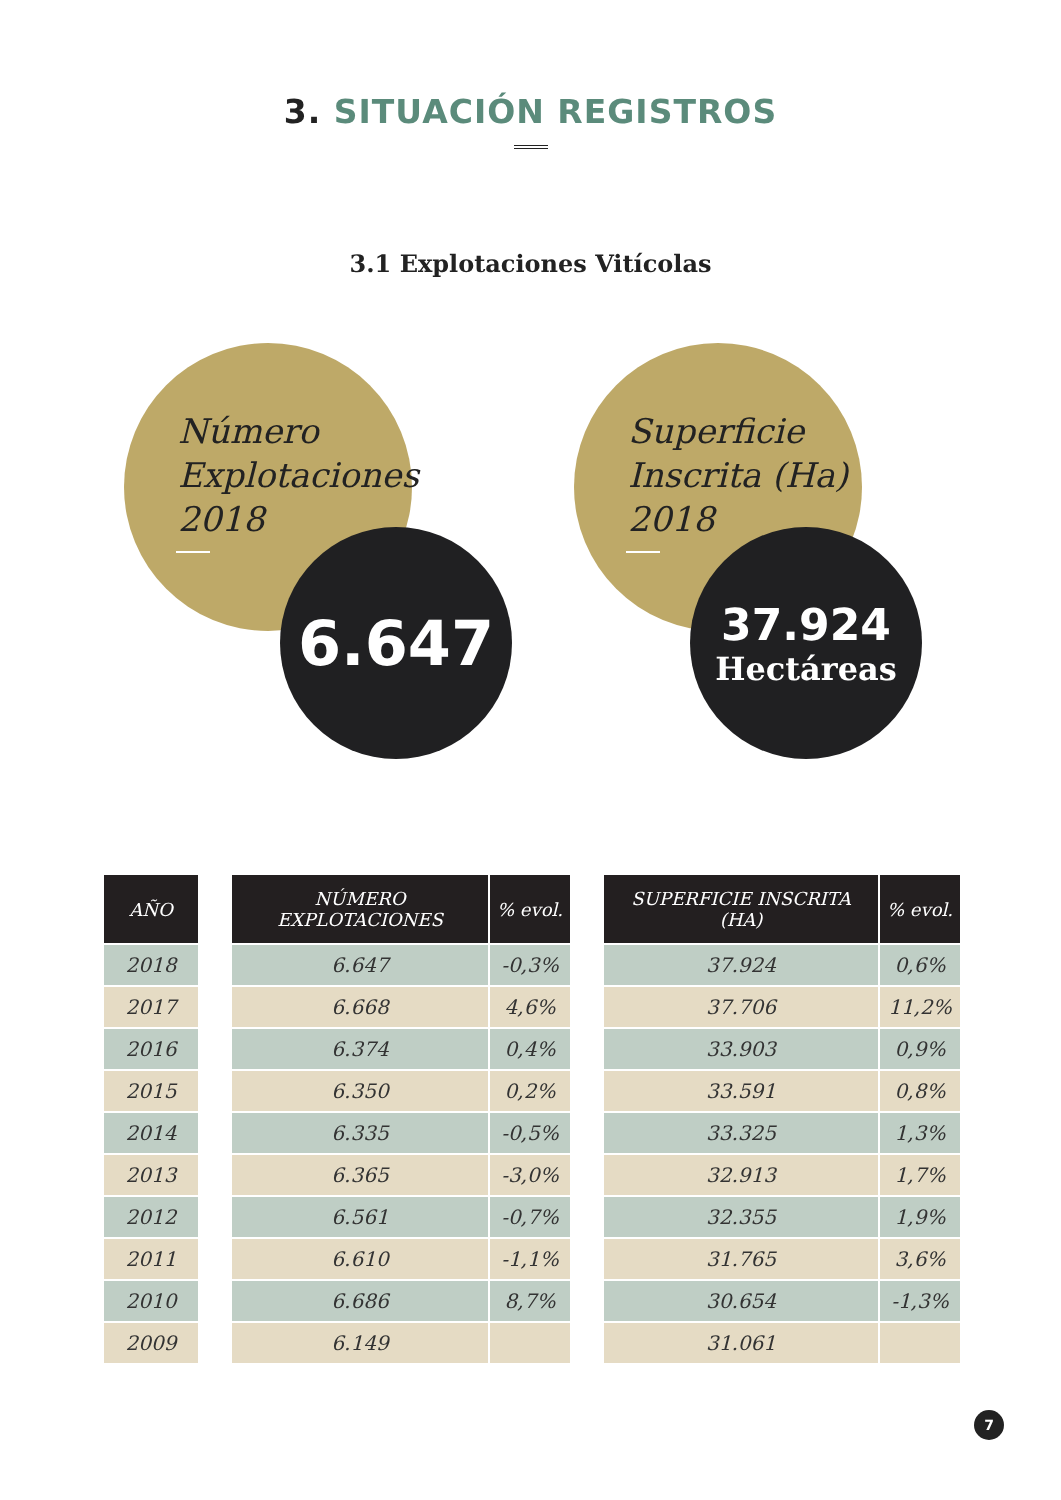3. SITUACIÓN REGISTROS
3.1 Explotaciones Vitícolas
Número
Explotaciones
2018
6.647
Superficie
Inscrita (Ha)
2018
37.924
Hectáreas
| AÑO | | NÚMERO EXPLOTACIONES | % evol. | | SUPERFICIE INSCRITA (HA) | % evol. |
| --- | --- | --- | --- | --- | --- | --- |
| 2018 | | 6.647 | -0,3% | | 37.924 | 0,6% |
| 2017 | | 6.668 | 4,6% | | 37.706 | 11,2% |
| 2016 | | 6.374 | 0,4% | | 33.903 | 0,9% |
| 2015 | | 6.350 | 0,2% | | 33.591 | 0,8% |
| 2014 | | 6.335 | -0,5% | | 33.325 | 1,3% |
| 2013 | | 6.365 | -3,0% | | 32.913 | 1,7% |
| 2012 | | 6.561 | -0,7% | | 32.355 | 1,9% |
| 2011 | | 6.610 | -1,1% | | 31.765 | 3,6% |
| 2010 | | 6.686 | 8,7% | | 30.654 | -1,3% |
| 2009 | | 6.149 | | | 31.061 | |
7